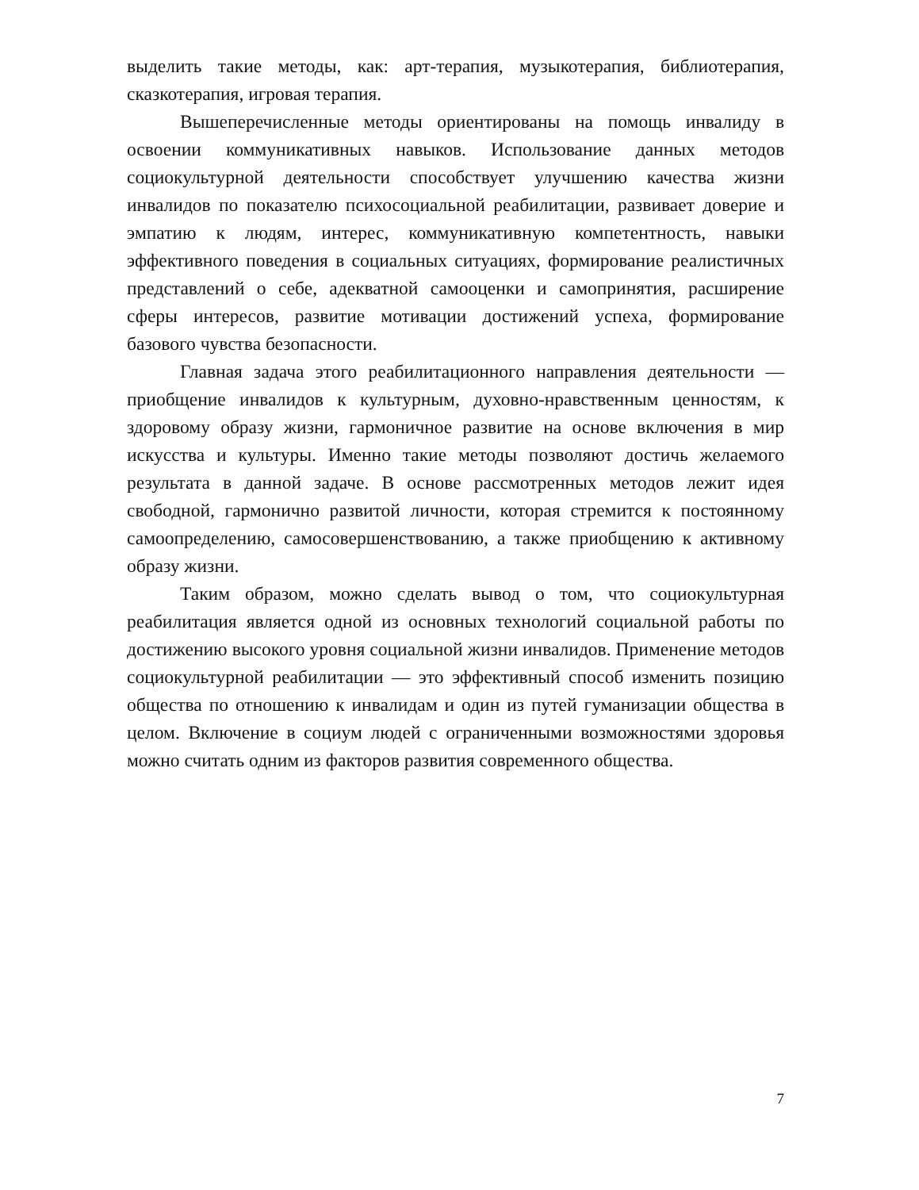выделить такие методы, как: арт-терапия, музыкотерапия, библиотерапия, сказкотерапия, игровая терапия.
Вышеперечисленные методы ориентированы на помощь инвалиду в освоении коммуникативных навыков. Использование данных методов социокультурной деятельности способствует улучшению качества жизни инвалидов по показателю психосоциальной реабилитации, развивает доверие и эмпатию к людям, интерес, коммуникативную компетентность, навыки эффективного поведения в социальных ситуациях, формирование реалистичных представлений о себе, адекватной самооценки и самопринятия, расширение сферы интересов, развитие мотивации достижений успеха, формирование базового чувства безопасности.
Главная задача этого реабилитационного направления деятельности — приобщение инвалидов к культурным, духовно-нравственным ценностям, к здоровому образу жизни, гармоничное развитие на основе включения в мир искусства и культуры. Именно такие методы позволяют достичь желаемого результата в данной задаче. В основе рассмотренных методов лежит идея свободной, гармонично развитой личности, которая стремится к постоянному самоопределению, самосовершенствованию, а также приобщению к активному образу жизни.
Таким образом, можно сделать вывод о том, что социокультурная реабилитация является одной из основных технологий социальной работы по достижению высокого уровня социальной жизни инвалидов. Применение методов социокультурной реабилитации — это эффективный способ изменить позицию общества по отношению к инвалидам и один из путей гуманизации общества в целом. Включение в социум людей с ограниченными возможностями здоровья можно считать одним из факторов развития современного общества.
7